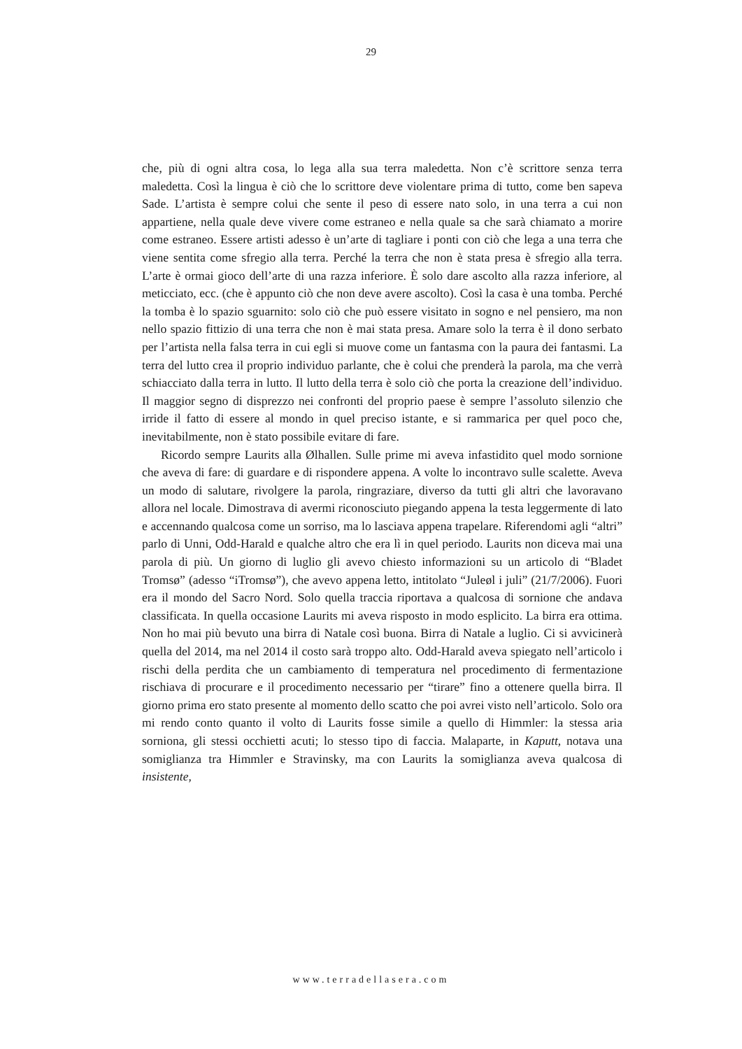29
che, più di ogni altra cosa, lo lega alla sua terra maledetta. Non c’è scrittore senza terra maledetta. Così la lingua è ciò che lo scrittore deve violentare prima di tutto, come ben sapeva Sade. L’artista è sempre colui che sente il peso di essere nato solo, in una terra a cui non appartiene, nella quale deve vivere come estraneo e nella quale sa che sarà chiamato a morire come estraneo. Essere artisti adesso è un’arte di tagliare i ponti con ciò che lega a una terra che viene sentita come sfregio alla terra. Perché la terra che non è stata presa è sfregio alla terra. L’arte è ormai gioco dell’arte di una razza inferiore. È solo dare ascolto alla razza inferiore, al meticciato, ecc. (che è appunto ciò che non deve avere ascolto). Così la casa è una tomba. Perché la tomba è lo spazio sguarnito: solo ciò che può essere visitato in sogno e nel pensiero, ma non nello spazio fittizio di una terra che non è mai stata presa. Amare solo la terra è il dono serbato per l’artista nella falsa terra in cui egli si muove come un fantasma con la paura dei fantasmi. La terra del lutto crea il proprio individuo parlante, che è colui che prenderà la parola, ma che verrà schiacciato dalla terra in lutto. Il lutto della terra è solo ciò che porta la creazione dell’individuo. Il maggior segno di disprezzo nei confronti del proprio paese è sempre l’assoluto silenzio che irride il fatto di essere al mondo in quel preciso istante, e si rammarica per quel poco che, inevitabilmente, non è stato possibile evitare di fare.
Ricordo sempre Laurits alla Ølhallen. Sulle prime mi aveva infastidito quel modo sornione che aveva di fare: di guardare e di rispondere appena. A volte lo incontravo sulle scalette. Aveva un modo di salutare, rivolgere la parola, ringraziare, diverso da tutti gli altri che lavoravano allora nel locale. Dimostrava di avermi riconosciuto piegando appena la testa leggermente di lato e accennando qualcosa come un sorriso, ma lo lasciava appena trapelare. Riferendomi agli “altri” parlo di Unni, Odd-Harald e qualche altro che era lì in quel periodo. Laurits non diceva mai una parola di più. Un giorno di luglio gli avevo chiesto informazioni su un articolo di “Bladet Tromsø” (adesso “iTromsø”), che avevo appena letto, intitolato “Juleøl i juli” (21/7/2006). Fuori era il mondo del Sacro Nord. Solo quella traccia riportava a qualcosa di sornione che andava classificata. In quella occasione Laurits mi aveva risposto in modo esplicito. La birra era ottima. Non ho mai più bevuto una birra di Natale così buona. Birra di Natale a luglio. Ci si avvicinerà quella del 2014, ma nel 2014 il costo sarà troppo alto. Odd-Harald aveva spiegato nell’articolo i rischi della perdita che un cambiamento di temperatura nel procedimento di fermentazione rischiava di procurare e il procedimento necessario per “tirare” fino a ottenere quella birra. Il giorno prima ero stato presente al momento dello scatto che poi avrei visto nell’articolo. Solo ora mi rendo conto quanto il volto di Laurits fosse simile a quello di Himmler: la stessa aria sorniona, gli stessi occhietti acuti; lo stesso tipo di faccia. Malaparte, in Kaputt, notava una somiglianza tra Himmler e Stravinsky, ma con Laurits la somiglianza aveva qualcosa di insistente,
www.terradellasera.com